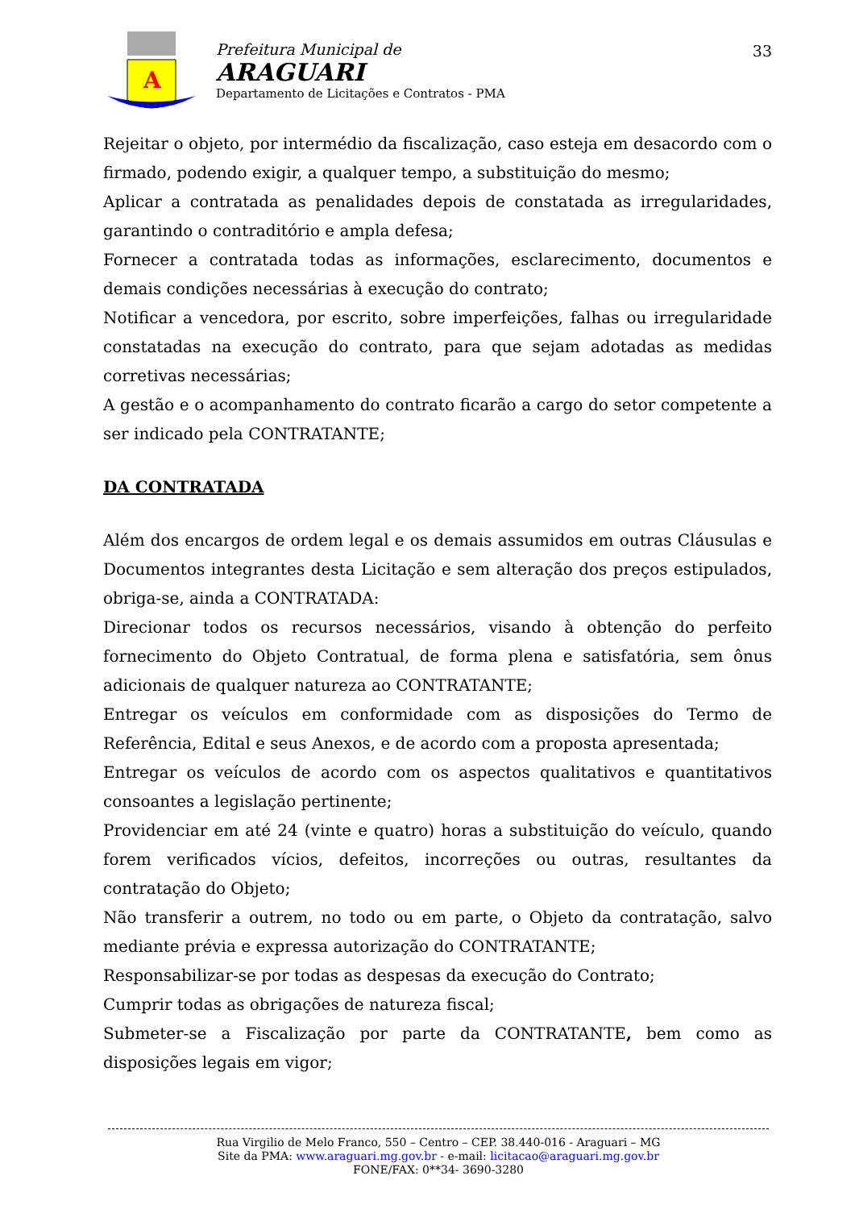A
Prefeitura Municipal de
ARAGUARI
Departamento de Licitações e Contratos - PMA
33
Rejeitar o objeto, por intermédio da fiscalização, caso esteja em desacordo com o firmado, podendo exigir, a qualquer tempo, a substituição do mesmo;
Aplicar a contratada as penalidades depois de constatada as irregularidades, garantindo o contraditório e ampla defesa;
Fornecer a contratada todas as informações, esclarecimento, documentos e demais condições necessárias à execução do contrato;
Notificar a vencedora, por escrito, sobre imperfeições, falhas ou irregularidade constatadas na execução do contrato, para que sejam adotadas as medidas corretivas necessárias;
A gestão e o acompanhamento do contrato ficarão a cargo do setor competente a ser indicado pela CONTRATANTE;
DA CONTRATADA
Além dos encargos de ordem legal e os demais assumidos em outras Cláusulas e Documentos integrantes desta Licitação e sem alteração dos preços estipulados, obriga-se, ainda a CONTRATADA:
Direcionar todos os recursos necessários, visando à obtenção do perfeito fornecimento do Objeto Contratual, de forma plena e satisfatória, sem ônus adicionais de qualquer natureza ao CONTRATANTE;
Entregar os veículos em conformidade com as disposições do Termo de Referência, Edital e seus Anexos, e de acordo com a proposta apresentada;
Entregar os veículos de acordo com os aspectos qualitativos e quantitativos consoantes a legislação pertinente;
Providenciar em até 24 (vinte e quatro) horas a substituição do veículo, quando forem verificados vícios, defeitos, incorreções ou outras, resultantes da contratação do Objeto;
Não transferir a outrem, no todo ou em parte, o Objeto da contratação, salvo mediante prévia e expressa autorização do CONTRATANTE;
Responsabilizar-se por todas as despesas da execução do Contrato;
Cumprir todas as obrigações de natureza fiscal;
Submeter-se a Fiscalização por parte da CONTRATANTE, bem como as disposições legais em vigor;
Rua Virgilio de Melo Franco, 550 – Centro – CEP. 38.440-016 - Araguari – MG
Site da PMA: www.araguari.mg.gov.br - e-mail: licitacao@araguari.mg.gov.br
FONE/FAX: 0**34- 3690-3280